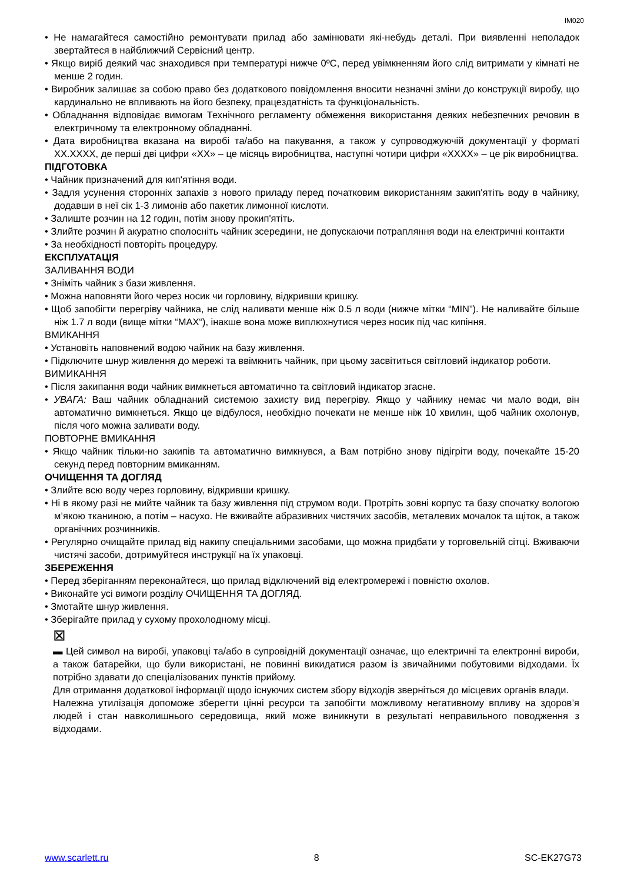IM020
• Не намагайтеся самостійно ремонтувати прилад або замінювати які-небудь деталі. При виявленні неполадок звертайтеся в найближчий Сервісний центр.
• Якщо виріб деякий час знаходився при температурі нижче 0ºC, перед увімкненням його слід витримати у кімнаті не менше 2 годин.
• Виробник залишає за собою право без додаткового повідомлення вносити незначні зміни до конструкції виробу, що кардинально не впливають на його безпеку, працездатність та функціональність.
• Обладнання відповідає вимогам Технічного регламенту обмеження використання деяких небезпечних речовин в електричному та електронному обладнанні.
• Дата виробництва вказана на виробі та/або на пакування, а також у супроводжуючій документації у форматі XX.XXXX, де перші дві цифри «XX» – це місяць виробництва, наступні чотири цифри «XXXX» – це рік виробництва.
ПІДГОТОВКА
• Чайник призначений для кип'ятіння води.
• Задля усунення сторонніх запахів з нового приладу перед початковим використанням закип'ятіть воду в чайнику, додавши в неї сік 1-3 лимонів або пакетик лимонної кислоти.
• Залиште розчин на 12 годин, потім знову прокип'ятіть.
• Злийте розчин й акуратно сполосніть чайник зсередини, не допускаючи потрапляння води на електричні контакти
• За необхідності повторіть процедуру.
ЕКСПЛУАТАЦІЯ
ЗАЛИВАННЯ ВОДИ
• Зніміть чайник з бази живлення.
• Можна наповняти його через носик чи горловину, відкривши кришку.
• Щоб запобігти перегріву чайника, не слід наливати менше ніж 0.5 л води (нижче мітки “MIN”). Не наливайте більше ніж 1.7 л води (вище мітки “MAX“), інакше вона може виплюхнутися через носик під час кипіння.
ВМИКАННЯ
• Установіть наповнений водою чайник на базу живлення.
• Підключите шнур живлення до мережі та ввімкнить чайник, при цьому засвітиться світловий індикатор роботи.
ВИМИКАННЯ
• Після закипання води чайник вимкнеться автоматично та світловий індикатор згасне.
• УВАГА: Ваш чайник обладнаний системою захисту вид перегріву. Якщо у чайнику немає чи мало води, він автоматично вимкнеться. Якщо це відбулося, необхідно почекати не менше ніж 10 хвилин, щоб чайник охолонув, після чого можна заливати воду.
ПОВТОРНЕ ВМИКАННЯ
• Якщо чайник тільки-но закипів та автоматично вимкнувся, а Вам потрібно знову підігріти воду, почекайте 15-20 секунд перед повторним вмиканням.
ОЧИЩЕННЯ ТА ДОГЛЯД
• Злийте всю воду через горловину, відкривши кришку.
• Ні в якому разі не мийте чайник та базу живлення під струмом води. Протріть зовні корпус та базу спочатку вологою м’якою тканиною, а потім – насухо. Не вживайте абразивних чистячих засобів, металевих мочалок та щіток, а також органічних розчинників.
• Регулярно очищайте прилад від накипу спеціальними засобами, що можна придбати у торговельній сітці. Вживаючи чистячі засоби, дотримуйтеся инструкції на їх упаковці.
ЗБЕРЕЖЕННЯ
• Перед зберіганням переконайтеся, що прилад відключений від електромережі і повністю охолов.
• Виконайте усі вимоги розділу ОЧИЩЕННЯ ТА ДОГЛЯД.
• Змотайте шнур живлення.
• Зберігайте прилад у сухому прохолодному місці.
⊠
▬ Цей символ на виробі, упаковці та/або в супровідній документації означає, що електричні та електронні вироби, а також батарейки, що були використані, не повинні викидатися разом із звичайними побутовими відходами. Їх потрібно здавати до спеціалізованих пунктів прийому.
Для отримання додаткової інформації щодо існуючих систем збору відходів зверніться до місцевих органів влади.
Належна утилізація допоможе зберегти цінні ресурси та запобігти можливому негативному впливу на здоров’я людей і стан навколишнього середовища, який може виникнути в результаті неправильного поводження з відходами.
www.scarlett.ru 8 SC-EK27G73